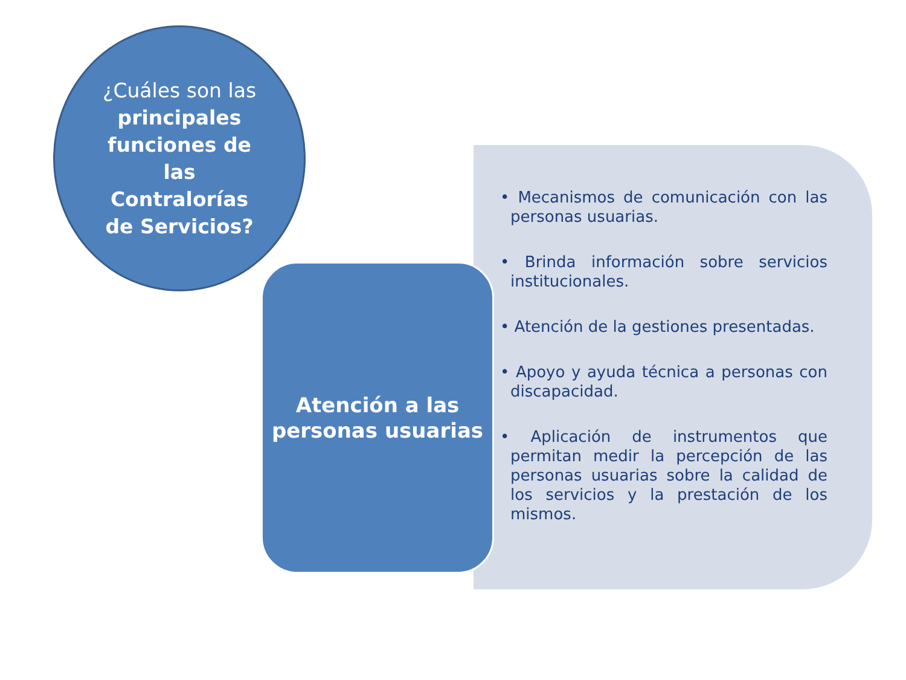¿Cuáles son las principales funciones de las Contralorías de Servicios?
Atención a las personas usuarias
• Mecanismos de comunicación con las personas usuarias.
• Brinda información sobre servicios institucionales.
• Atención de la gestiones presentadas.
• Apoyo y ayuda técnica a personas con discapacidad.
• Aplicación de instrumentos que permitan medir la percepción de las personas usuarias sobre la calidad de los servicios y la prestación de los mismos.